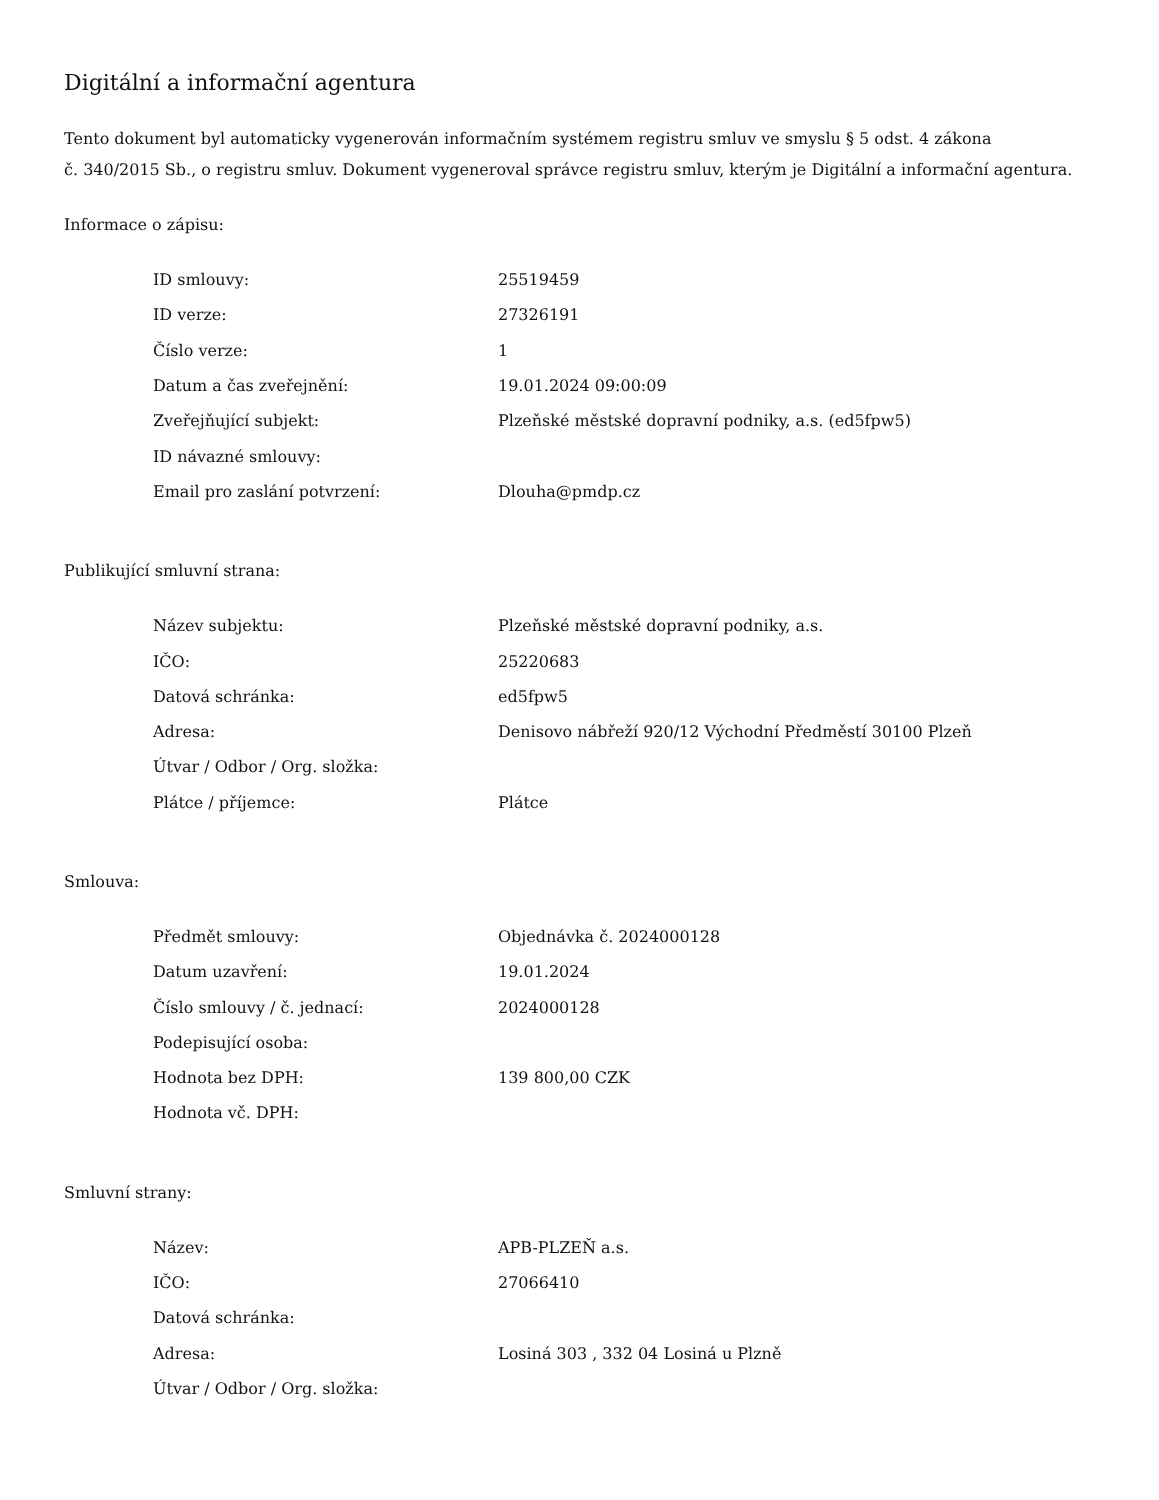Digitální a informační agentura
Tento dokument byl automaticky vygenerován informačním systémem registru smluv ve smyslu § 5 odst. 4 zákona
č. 340/2015 Sb., o registru smluv. Dokument vygeneroval správce registru smluv, kterým je Digitální a informační agentura.
Informace o zápisu:
| ID smlouvy: | 25519459 |
| ID verze: | 27326191 |
| Číslo verze: | 1 |
| Datum a čas zveřejnění: | 19.01.2024 09:00:09 |
| Zveřejňující subjekt: | Plzeňské městské dopravní podniky, a.s. (ed5fpw5) |
| ID návazné smlouvy: | |
| Email pro zaslání potvrzení: | Dlouha@pmdp.cz |
Publikující smluvní strana:
| Název subjektu: | Plzeňské městské dopravní podniky, a.s. |
| IČO: | 25220683 |
| Datová schránka: | ed5fpw5 |
| Adresa: | Denisovo nábřeží 920/12 Východní Předměstí 30100 Plzeň |
| Útvar / Odbor / Org. složka: | |
| Plátce / příjemce: | Plátce |
Smlouva:
| Předmět smlouvy: | Objednávka č. 2024000128 |
| Datum uzavření: | 19.01.2024 |
| Číslo smlouvy / č. jednací: | 2024000128 |
| Podepisující osoba: | |
| Hodnota bez DPH: | 139 800,00 CZK |
| Hodnota vč. DPH: | |
Smluvní strany:
| Název: | APB-PLZEŇ a.s. |
| IČO: | 27066410 |
| Datová schránka: | |
| Adresa: | Losiná 303 , 332 04 Losiná u Plzně |
| Útvar / Odbor / Org. složka: | |